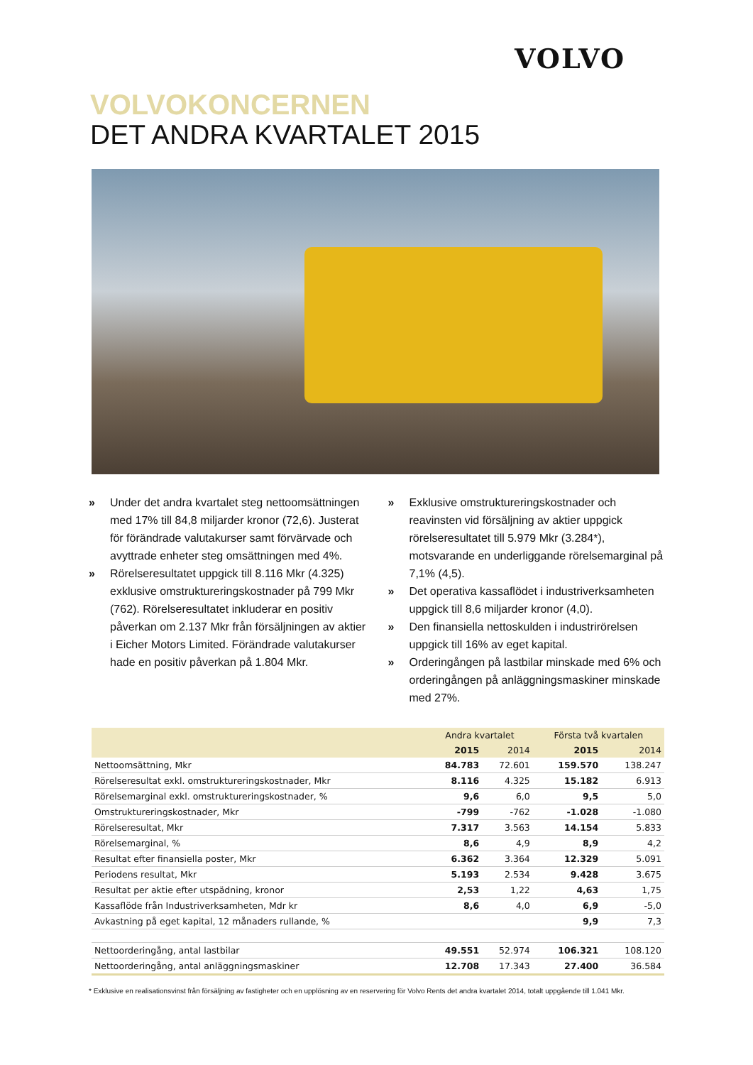VOLVO
VOLVOKONCERNEN
DET ANDRA KVARTALET 2015
» Under det andra kvartalet steg nettoomsättningen med 17% till 84,8 miljarder kronor (72,6). Justerat för förändrade valutakurser samt förvärvade och avyttrade enheter steg omsättningen med 4%.
» Rörelseresultatet uppgick till 8.116 Mkr (4.325) exklusive omstruktureringskostnader på 799 Mkr (762). Rörelseresultatet inkluderar en positiv påverkan om 2.137 Mkr från försäljningen av aktier i Eicher Motors Limited. Förändrade valutakurser hade en positiv påverkan på 1.804 Mkr.
» Exklusive omstruktureringskostnader och reavinsten vid försäljning av aktier uppgick rörelseresultatet till 5.979 Mkr (3.284*), motsvarande en underliggande rörelsemarginal på 7,1% (4,5).
» Det operativa kassaflödet i industriverksamheten uppgick till 8,6 miljarder kronor (4,0).
» Den finansiella nettoskulden i industrirörelsen uppgick till 16% av eget kapital.
» Orderingången på lastbilar minskade med 6% och orderingången på anläggningsmaskiner minskade med 27%.
| | Andra kvartalet | | Första två kvartalen | |
| --- | --- | --- | --- | --- |
| | 2015 | 2014 | 2015 | 2014 |
| Nettoomsättning, Mkr | 84.783 | 72.601 | 159.570 | 138.247 |
| Rörelseresultat exkl. omstruktureringskostnader, Mkr | 8.116 | 4.325 | 15.182 | 6.913 |
| Rörelsemarginal exkl. omstruktureringskostnader, % | 9,6 | 6,0 | 9,5 | 5,0 |
| Omstruktureringskostnader, Mkr | -799 | -762 | -1.028 | -1.080 |
| Rörelseresultat, Mkr | 7.317 | 3.563 | 14.154 | 5.833 |
| Rörelsemarginal, % | 8,6 | 4,9 | 8,9 | 4,2 |
| Resultat efter finansiella poster, Mkr | 6.362 | 3.364 | 12.329 | 5.091 |
| Periodens resultat, Mkr | 5.193 | 2.534 | 9.428 | 3.675 |
| Resultat per aktie efter utspädning, kronor | 2,53 | 1,22 | 4,63 | 1,75 |
| Kassaflöde från Industriverksamheten, Mdr kr | 8,6 | 4,0 | 6,9 | -5,0 |
| Avkastning på eget kapital, 12 månaders rullande, % | | | 9,9 | 7,3 |
| Nettoorderingång, antal lastbilar | 49.551 | 52.974 | 106.321 | 108.120 |
| Nettoorderingång, antal anläggningsmaskiner | 12.708 | 17.343 | 27.400 | 36.584 |
* Exklusive en realisationsvinst från försäljning av fastigheter och en upplösning av en reservering för Volvo Rents det andra kvartalet 2014, totalt uppgående till 1.041 Mkr.